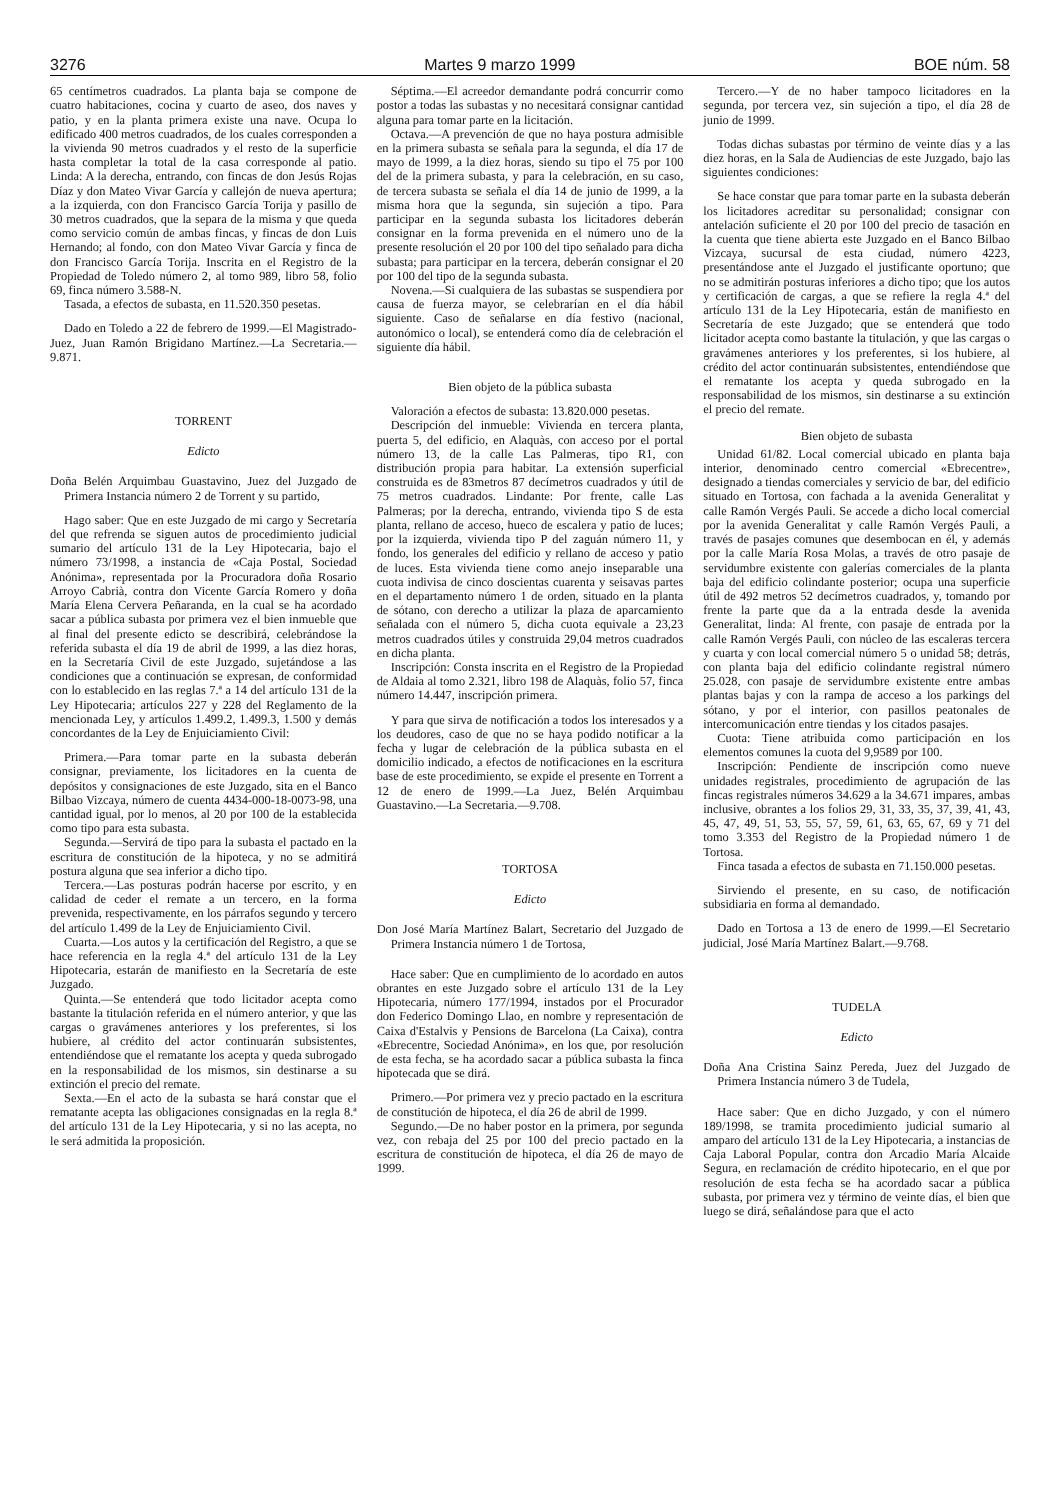3276 Martes 9 marzo 1999 BOE núm. 58
65 centímetros cuadrados. La planta baja se compone de cuatro habitaciones, cocina y cuarto de aseo, dos naves y patio, y en la planta primera existe una nave. Ocupa lo edificado 400 metros cuadrados, de los cuales corresponden a la vivienda 90 metros cuadrados y el resto de la superficie hasta completar la total de la casa corresponde al patio. Linda: A la derecha, entrando, con fincas de don Jesús Rojas Díaz y don Mateo Vivar García y callejón de nueva apertura; a la izquierda, con don Francisco García Torija y pasillo de 30 metros cuadrados, que la separa de la misma y que queda como servicio común de ambas fincas, y fincas de don Luis Hernando; al fondo, con don Mateo Vivar García y finca de don Francisco García Torija. Inscrita en el Registro de la Propiedad de Toledo número 2, al tomo 989, libro 58, folio 69, finca número 3.588-N.
Tasada, a efectos de subasta, en 11.520.350 pesetas.
Dado en Toledo a 22 de febrero de 1999.—El Magistrado-Juez, Juan Ramón Brigidano Martínez.—La Secretaria.—9.871.
TORRENT
Edicto
Doña Belén Arquimbau Guastavino, Juez del Juzgado de Primera Instancia número 2 de Torrent y su partido,
Hago saber: Que en este Juzgado de mi cargo y Secretaría del que refrenda se siguen autos de procedimiento judicial sumario del artículo 131 de la Ley Hipotecaria, bajo el número 73/1998, a instancia de «Caja Postal, Sociedad Anónima», representada por la Procuradora doña Rosario Arroyo Cabrià, contra don Vicente García Romero y doña María Elena Cervera Peñaranda, en la cual se ha acordado sacar a pública subasta por primera vez el bien inmueble que al final del presente edicto se describirá, celebrándose la referida subasta el día 19 de abril de 1999, a las diez horas, en la Secretaría Civil de este Juzgado, sujetándose a las condiciones que a continuación se expresan, de conformidad con lo establecido en las reglas 7.ª a 14 del artículo 131 de la Ley Hipotecaria; artículos 227 y 228 del Reglamento de la mencionada Ley, y artículos 1.499.2, 1.499.3, 1.500 y demás concordantes de la Ley de Enjuiciamiento Civil:
Primera.—Para tomar parte en la subasta deberán consignar, previamente, los licitadores en la cuenta de depósitos y consignaciones de este Juzgado, sita en el Banco Bilbao Vizcaya, número de cuenta 4434-000-18-0073-98, una cantidad igual, por lo menos, al 20 por 100 de la establecida como tipo para esta subasta.
Segunda.—Servirá de tipo para la subasta el pactado en la escritura de constitución de la hipoteca, y no se admitirá postura alguna que sea inferior a dicho tipo.
Tercera.—Las posturas podrán hacerse por escrito, y en calidad de ceder el remate a un tercero, en la forma prevenida, respectivamente, en los párrafos segundo y tercero del artículo 1.499 de la Ley de Enjuiciamiento Civil.
Cuarta.—Los autos y la certificación del Registro, a que se hace referencia en la regla 4.ª del artículo 131 de la Ley Hipotecaria, estarán de manifiesto en la Secretaría de este Juzgado.
Quinta.—Se entenderá que todo licitador acepta como bastante la titulación referida en el número anterior, y que las cargas o gravámenes anteriores y los preferentes, si los hubiere, al crédito del actor continuarán subsistentes, entendiéndose que el rematante los acepta y queda subrogado en la responsabilidad de los mismos, sin destinarse a su extinción el precio del remate.
Sexta.—En el acto de la subasta se hará constar que el rematante acepta las obligaciones consignadas en la regla 8.ª del artículo 131 de la Ley Hipotecaria, y si no las acepta, no le será admitida la proposición.
Séptima.—El acreedor demandante podrá concurrir como postor a todas las subastas y no necesitará consignar cantidad alguna para tomar parte en la licitación.
Octava.—A prevención de que no haya postura admisible en la primera subasta se señala para la segunda, el día 17 de mayo de 1999, a la diez horas, siendo su tipo el 75 por 100 del de la primera subasta, y para la celebración, en su caso, de tercera subasta se señala el día 14 de junio de 1999, a la misma hora que la segunda, sin sujeción a tipo. Para participar en la segunda subasta los licitadores deberán consignar en la forma prevenida en el número uno de la presente resolución el 20 por 100 del tipo señalado para dicha subasta; para participar en la tercera, deberán consignar el 20 por 100 del tipo de la segunda subasta.
Novena.—Si cualquiera de las subastas se suspendiera por causa de fuerza mayor, se celebrarían en el día hábil siguiente. Caso de señalarse en día festivo (nacional, autonómico o local), se entenderá como día de celebración el siguiente día hábil.
Bien objeto de la pública subasta
Valoración a efectos de subasta: 13.820.000 pesetas.
Descripción del inmueble: Vivienda en tercera planta, puerta 5, del edificio, en Alaquàs, con acceso por el portal número 13, de la calle Las Palmeras, tipo R1, con distribución propia para habitar. La extensión superficial construida es de 83metros 87 decímetros cuadrados y útil de 75 metros cuadrados. Lindante: Por frente, calle Las Palmeras; por la derecha, entrando, vivienda tipo S de esta planta, rellano de acceso, hueco de escalera y patio de luces; por la izquierda, vivienda tipo P del zaguán número 11, y fondo, los generales del edificio y rellano de acceso y patio de luces. Esta vivienda tiene como anejo inseparable una cuota indivisa de cinco doscientas cuarenta y seisavas partes en el departamento número 1 de orden, situado en la planta de sótano, con derecho a utilizar la plaza de aparcamiento señalada con el número 5, dicha cuota equivale a 23,23 metros cuadrados útiles y construida 29,04 metros cuadrados en dicha planta.
Inscripción: Consta inscrita en el Registro de la Propiedad de Aldaia al tomo 2.321, libro 198 de Alaquàs, folio 57, finca número 14.447, inscripción primera.
Y para que sirva de notificación a todos los interesados y a los deudores, caso de que no se haya podido notificar a la fecha y lugar de celebración de la pública subasta en el domicilio indicado, a efectos de notificaciones en la escritura base de este procedimiento, se expide el presente en Torrent a 12 de enero de 1999.—La Juez, Belén Arquimbau Guastavino.—La Secretaria.—9.708.
TORTOSA
Edicto
Don José María Martínez Balart, Secretario del Juzgado de Primera Instancia número 1 de Tortosa,
Hace saber: Que en cumplimiento de lo acordado en autos obrantes en este Juzgado sobre el artículo 131 de la Ley Hipotecaria, número 177/1994, instados por el Procurador don Federico Domingo Llao, en nombre y representación de Caixa d'Estalvis y Pensions de Barcelona (La Caixa), contra «Ebrecentre, Sociedad Anónima», en los que, por resolución de esta fecha, se ha acordado sacar a pública subasta la finca hipotecada que se dirá.
Primero.—Por primera vez y precio pactado en la escritura de constitución de hipoteca, el día 26 de abril de 1999.
Segundo.—De no haber postor en la primera, por segunda vez, con rebaja del 25 por 100 del precio pactado en la escritura de constitución de hipoteca, el día 26 de mayo de 1999.
Tercero.—Y de no haber tampoco licitadores en la segunda, por tercera vez, sin sujeción a tipo, el día 28 de junio de 1999.
Todas dichas subastas por término de veinte días y a las diez horas, en la Sala de Audiencias de este Juzgado, bajo las siguientes condiciones:
Se hace constar que para tomar parte en la subasta deberán los licitadores acreditar su personalidad; consignar con antelación suficiente el 20 por 100 del precio de tasación en la cuenta que tiene abierta este Juzgado en el Banco Bilbao Vizcaya, sucursal de esta ciudad, número 4223, presentándose ante el Juzgado el justificante oportuno; que no se admitirán posturas inferiores a dicho tipo; que los autos y certificación de cargas, a que se refiere la regla 4.ª del artículo 131 de la Ley Hipotecaria, están de manifiesto en Secretaría de este Juzgado; que se entenderá que todo licitador acepta como bastante la titulación, y que las cargas o gravámenes anteriores y los preferentes, si los hubiere, al crédito del actor continuarán subsistentes, entendiéndose que el rematante los acepta y queda subrogado en la responsabilidad de los mismos, sin destinarse a su extinción el precio del remate.
Bien objeto de subasta
Unidad 61/82. Local comercial ubicado en planta baja interior, denominado centro comercial «Ebrecentre», designado a tiendas comerciales y servicio de bar, del edificio situado en Tortosa, con fachada a la avenida Generalitat y calle Ramón Vergés Pauli. Se accede a dicho local comercial por la avenida Generalitat y calle Ramón Vergés Pauli, a través de pasajes comunes que desembocan en él, y además por la calle María Rosa Molas, a través de otro pasaje de servidumbre existente con galerías comerciales de la planta baja del edificio colindante posterior; ocupa una superficie útil de 492 metros 52 decímetros cuadrados, y, tomando por frente la parte que da a la entrada desde la avenida Generalitat, linda: Al frente, con pasaje de entrada por la calle Ramón Vergés Pauli, con núcleo de las escaleras tercera y cuarta y con local comercial número 5 o unidad 58; detrás, con planta baja del edificio colindante registral número 25.028, con pasaje de servidumbre existente entre ambas plantas bajas y con la rampa de acceso a los parkings del sótano, y por el interior, con pasillos peatonales de intercomunicación entre tiendas y los citados pasajes.
Cuota: Tiene atribuida como participación en los elementos comunes la cuota del 9,9589 por 100.
Inscripción: Pendiente de inscripción como nueve unidades registrales, procedimiento de agrupación de las fincas registrales números 34.629 a la 34.671 impares, ambas inclusive, obrantes a los folios 29, 31, 33, 35, 37, 39, 41, 43, 45, 47, 49, 51, 53, 55, 57, 59, 61, 63, 65, 67, 69 y 71 del tomo 3.353 del Registro de la Propiedad número 1 de Tortosa.
Finca tasada a efectos de subasta en 71.150.000 pesetas.
Sirviendo el presente, en su caso, de notificación subsidiaria en forma al demandado.
Dado en Tortosa a 13 de enero de 1999.—El Secretario judicial, José María Martínez Balart.—9.768.
TUDELA
Edicto
Doña Ana Cristina Sainz Pereda, Juez del Juzgado de Primera Instancia número 3 de Tudela,
Hace saber: Que en dicho Juzgado, y con el número 189/1998, se tramita procedimiento judicial sumario al amparo del artículo 131 de la Ley Hipotecaria, a instancias de Caja Laboral Popular, contra don Arcadio María Alcaide Segura, en reclamación de crédito hipotecario, en el que por resolución de esta fecha se ha acordado sacar a pública subasta, por primera vez y término de veinte días, el bien que luego se dirá, señalándose para que el acto